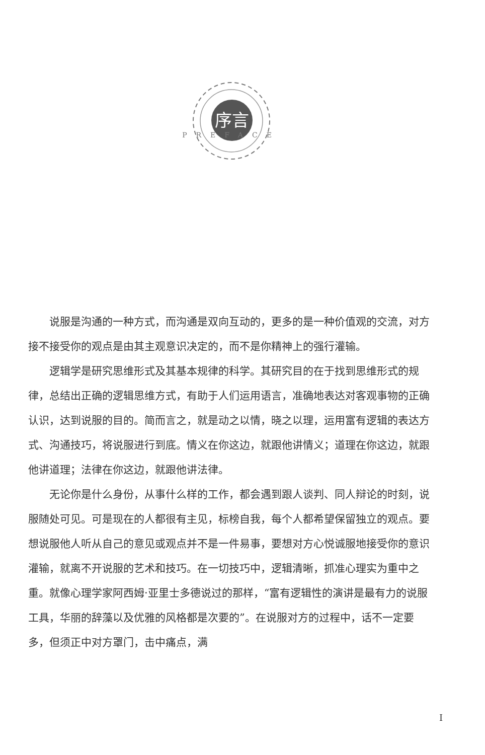序言
PREFACE
说服是沟通的一种方式，而沟通是双向互动的，更多的是一种价值观的交流，对方接不接受你的观点是由其主观意识决定的，而不是你精神上的强行灌输。
逻辑学是研究思维形式及其基本规律的科学。其研究目的在于找到思维形式的规律，总结出正确的逻辑思维方式，有助于人们运用语言，准确地表达对客观事物的正确认识，达到说服的目的。简而言之，就是动之以情，晓之以理，运用富有逻辑的表达方式、沟通技巧，将说服进行到底。情义在你这边，就跟他讲情义；道理在你这边，就跟他讲道理；法律在你这边，就跟他讲法律。
无论你是什么身份，从事什么样的工作，都会遇到跟人谈判、同人辩论的时刻，说服随处可见。可是现在的人都很有主见，标榜自我，每个人都希望保留独立的观点。要想说服他人听从自己的意见或观点并不是一件易事，要想对方心悦诚服地接受你的意识灌输，就离不开说服的艺术和技巧。在一切技巧中，逻辑清晰，抓准心理实为重中之重。就像心理学家阿西姆·亚里士多德说过的那样，“富有逻辑性的演讲是最有力的说服工具，华丽的辞藻以及优雅的风格都是次要的”。在说服对方的过程中，话不一定要多，但须正中对方罩门，击中痛点，满
I